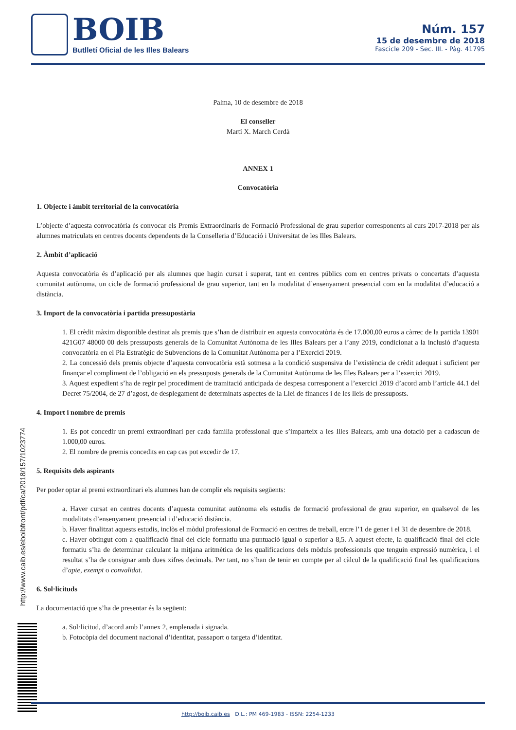BOIB
Butlletí Oficial de les Illes Balears
Núm. 157
15 de desembre de 2018
Fascicle 209 - Sec. III. - Pàg. 41795
Palma, 10 de desembre de 2018
El conseller
Martí X. March Cerdà
ANNEX 1
Convocatòria
1. Objecte i àmbit territorial de la convocatòria
L’objecte d’aquesta convocatòria és convocar els Premis Extraordinaris de Formació Professional de grau superior corresponents al curs 2017-2018 per als alumnes matriculats en centres docents dependents de la Conselleria d’Educació i Universitat de les Illes Balears.
2. Àmbit d’aplicació
Aquesta convocatòria és d’aplicació per als alumnes que hagin cursat i superat, tant en centres públics com en centres privats o concertats d’aquesta comunitat autònoma, un cicle de formació professional de grau superior, tant en la modalitat d’ensenyament presencial com en la modalitat d’educació a distància.
3. Import de la convocatòria i partida pressupostària
1. El crèdit màxim disponible destinat als premis que s’han de distribuir en aquesta convocatòria és de 17.000,00 euros a càrrec de la partida 13901 421G07 48000 00 dels pressuposts generals de la Comunitat Autònoma de les Illes Balears per a l’any 2019, condicionat a la inclusió d’aquesta convocatòria en el Pla Estratègic de Subvencions de la Comunitat Autònoma per a l’Exercici 2019.
2. La concessió dels premis objecte d’aquesta convocatòria està sotmesa a la condició suspensiva de l’existència de crèdit adequat i suficient per finançar el compliment de l’obligació en els pressuposts generals de la Comunitat Autònoma de les Illes Balears per a l’exercici 2019.
3. Aquest expedient s’ha de regir pel procediment de tramitació anticipada de despesa corresponent a l’exercici 2019 d’acord amb l’article 44.1 del Decret 75/2004, de 27 d’agost, de desplegament de determinats aspectes de la Llei de finances i de les lleis de pressuposts.
4. Import i nombre de premis
1. Es pot concedir un premi extraordinari per cada família professional que s’imparteix a les Illes Balears, amb una dotació per a cadascun de 1.000,00 euros.
2. El nombre de premis concedits en cap cas pot excedir de 17.
5. Requisits dels aspirants
Per poder optar al premi extraordinari els alumnes han de complir els requisits següents:
a. Haver cursat en centres docents d’aquesta comunitat autònoma els estudis de formació professional de grau superior, en qualsevol de les modalitats d’ensenyament presencial i d’educació distància.
b. Haver finalitzat aquests estudis, inclòs el mòdul professional de Formació en centres de treball, entre l’1 de gener i el 31 de desembre de 2018.
c. Haver obtingut com a qualificació final del cicle formatiu una puntuació igual o superior a 8,5. A aquest efecte, la qualificació final del cicle formatiu s’ha de determinar calculant la mitjana aritmètica de les qualificacions dels mòduls professionals que tenguin expressió numèrica, i el resultat s’ha de consignar amb dues xifres decimals. Per tant, no s’han de tenir en compte per al càlcul de la qualificació final les qualificacions d’apte, exempt o convalidat.
6. Sol·licituds
La documentació que s’ha de presentar és la següent:
a. Sol·licitud, d’acord amb l’annex 2, emplenada i signada.
b. Fotocòpia del document nacional d’identitat, passaport o targeta d’identitat.
http://www.caib.es/eboibfront/pdf/ca/2018/157/1023774
http://boib.caib.es D.L.: PM 469-1983 - ISSN: 2254-1233